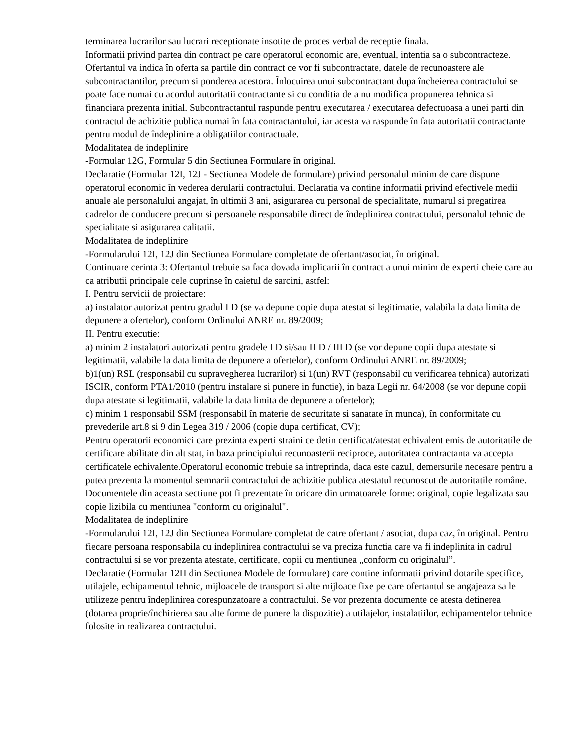terminarea lucrarilor sau lucrari receptionate insotite de proces verbal de receptie finala.
Informatii privind partea din contract pe care operatorul economic are, eventual, intentia sa o subcontracteze. Ofertantul va indica în oferta sa partile din contract ce vor fi subcontractate, datele de recunoastere ale subcontractantilor, precum si ponderea acestora. Înlocuirea unui subcontractant dupa încheierea contractului se poate face numai cu acordul autoritatii contractante si cu conditia de a nu modifica propunerea tehnica si financiara prezenta initial. Subcontractantul raspunde pentru executarea / executarea defectuoasa a unei parti din contractul de achizitie publica numai în fata contractantului, iar acesta va raspunde în fata autoritatii contractante pentru modul de îndeplinire a obligatiilor contractuale.
Modalitatea de indeplinire
-Formular 12G, Formular 5 din Sectiunea Formulare în original.
Declaratie (Formular 12I, 12J - Sectiunea Modele de formulare) privind personalul minim de care dispune operatorul economic în vederea derularii contractului. Declaratia va contine informatii privind efectivele medii anuale ale personalului angajat, în ultimii 3 ani, asigurarea cu personal de specialitate, numarul si pregatirea cadrelor de conducere precum si persoanele responsabile direct de îndeplinirea contractului, personalul tehnic de specialitate si asigurarea calitatii.
Modalitatea de indeplinire
-Formularului 12I, 12J din Sectiunea Formulare completate de ofertant/asociat, în original.
Continuare cerinta 3: Ofertantul trebuie sa faca dovada implicarii în contract a unui minim de experti cheie care au ca atributii principale cele cuprinse în caietul de sarcini, astfel:
I. Pentru servicii de proiectare:
a) instalator autorizat pentru gradul I D (se va depune copie dupa atestat si legitimatie, valabila la data limita de depunere a ofertelor), conform Ordinului ANRE nr. 89/2009;
II. Pentru executie:
a) minim 2 instalatori autorizati pentru gradele I D si/sau II D / III D (se vor depune copii dupa atestate si legitimatii, valabile la data limita de depunere a ofertelor), conform Ordinului ANRE nr. 89/2009;
b)1(un) RSL (responsabil cu supravegherea lucrarilor) si 1(un) RVT (responsabil cu verificarea tehnica) autorizati ISCIR, conform PTA1/2010 (pentru instalare si punere in functie), in baza Legii nr. 64/2008 (se vor depune copii dupa atestate si legitimatii, valabile la data limita de depunere a ofertelor);
c) minim 1 responsabil SSM (responsabil în materie de securitate si sanatate în munca), în conformitate cu prevederile art.8 si 9 din Legea 319 / 2006 (copie dupa certificat, CV);
Pentru operatorii economici care prezinta experti straini ce detin certificat/atestat echivalent emis de autoritatile de certificare abilitate din alt stat, in baza principiului recunoasterii reciproce, autoritatea contractanta va accepta certificatele echivalente.Operatorul economic trebuie sa intreprinda, daca este cazul, demersurile necesare pentru a putea prezenta la momentul semnarii contractului de achizitie publica atestatul recunoscut de autoritatile române.
Documentele din aceasta sectiune pot fi prezentate în oricare din urmatoarele forme: original, copie legalizata sau copie lizibila cu mentiunea "conform cu originalul".
Modalitatea de indeplinire
-Formularului 12I, 12J din Sectiunea Formulare completat de catre ofertant / asociat, dupa caz, în original. Pentru fiecare persoana responsabila cu indeplinirea contractului se va preciza functia care va fi indeplinita in cadrul contractului si se vor prezenta atestate, certificate, copii cu mentiunea „conform cu originalul”.
Declaratie (Formular 12H din Sectiunea Modele de formulare) care contine informatii privind dotarile specifice, utilajele, echipamentul tehnic, mijloacele de transport si alte mijloace fixe pe care ofertantul se angajeaza sa le utilizeze pentru îndeplinirea corespunzatoare a contractului. Se vor prezenta documente ce atesta detinerea (dotarea proprie/închirierea sau alte forme de punere la dispozitie) a utilajelor, instalatiilor, echipamentelor tehnice folosite in realizarea contractului.